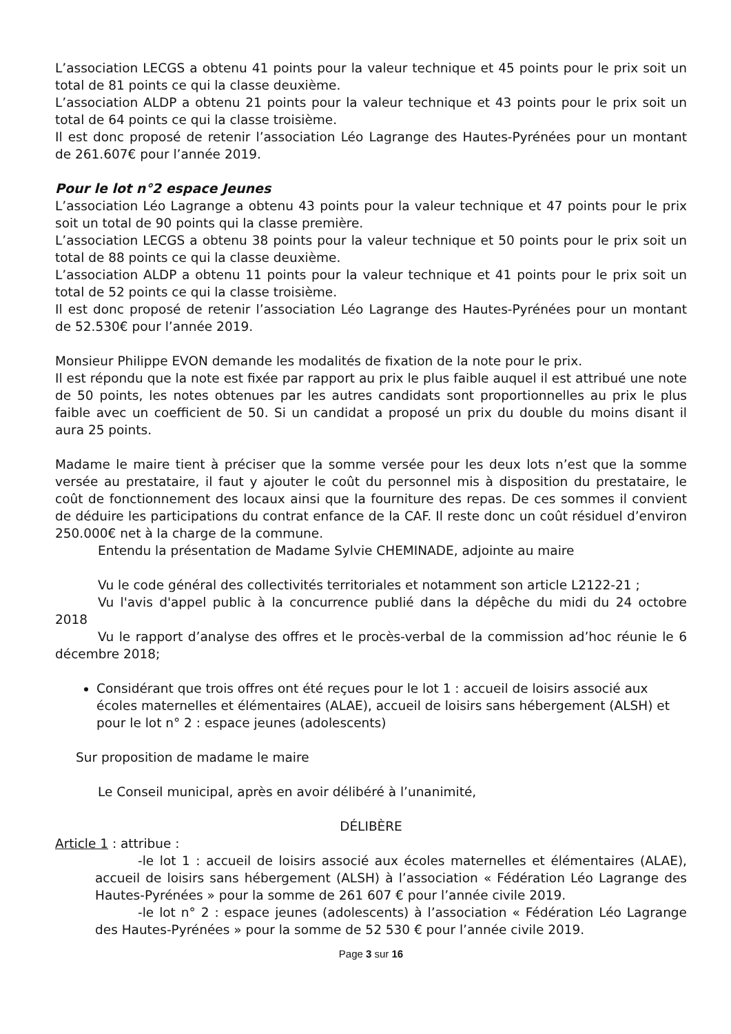L’association LECGS a obtenu 41 points pour la valeur technique et 45 points pour le prix soit un total de 81 points ce qui la classe deuxième.
L’association ALDP a obtenu 21 points pour la valeur technique et 43 points pour le prix soit un total de 64 points ce qui la classe troisième.
Il est donc proposé de retenir l’association Léo Lagrange des Hautes-Pyrénées pour un montant de 261.607€ pour l’année 2019.
Pour le lot n°2 espace Jeunes
L’association Léo Lagrange a obtenu 43 points pour la valeur technique et 47 points pour le prix soit un total de 90 points qui la classe première.
L’association LECGS a obtenu 38 points pour la valeur technique et 50 points pour le prix soit un total de 88 points ce qui la classe deuxième.
L’association ALDP a obtenu 11 points pour la valeur technique et 41 points pour le prix soit un total de 52 points ce qui la classe troisième.
Il est donc proposé de retenir l’association Léo Lagrange des Hautes-Pyrénées pour un montant de 52.530€ pour l’année 2019.
Monsieur Philippe EVON demande les modalités de fixation de la note pour le prix.
Il est répondu que la note est fixée par rapport au prix le plus faible auquel il est attribué une note de 50 points, les notes obtenues par les autres candidats sont proportionnelles au prix le plus faible avec un coefficient de 50. Si un candidat a proposé un prix du double du moins disant il aura 25 points.
Madame le maire tient à préciser que la somme versée pour les deux lots n’est que la somme versée au prestataire, il faut y ajouter le coût du personnel mis à disposition du prestataire, le coût de fonctionnement des locaux ainsi que la fourniture des repas. De ces sommes il convient de déduire les participations du contrat enfance de la CAF. Il reste donc un coût résiduel d’environ 250.000€ net à la charge de la commune.
Entendu la présentation de Madame Sylvie CHEMINADE, adjointe au maire
Vu le code général des collectivités territoriales et notamment son article L2122-21 ;
Vu l'avis d'appel public à la concurrence publié dans la dépêche du midi du 24 octobre 2018
Vu le rapport d’analyse des offres et le procès-verbal de la commission ad’hoc réunie le 6 décembre 2018;
Considérant que trois offres ont été reçues pour le lot 1 : accueil de loisirs associé aux écoles maternelles et élémentaires (ALAE), accueil de loisirs sans hébergement (ALSH) et pour le lot n° 2 : espace jeunes (adolescents)
Sur proposition de madame le maire
Le Conseil municipal, après en avoir délibéré à l’unanimité,
DÉLIBÈRE
Article 1 : attribue :
-le lot 1 : accueil de loisirs associé aux écoles maternelles et élémentaires (ALAE), accueil de loisirs sans hébergement (ALSH) à l’association « Fédération Léo Lagrange des Hautes-Pyrénées » pour la somme de 261 607 € pour l’année civile 2019.
-le lot n° 2 : espace jeunes (adolescents) à l’association « Fédération Léo Lagrange des Hautes-Pyrénées » pour la somme de 52 530 € pour l’année civile 2019.
Page 3 sur 16